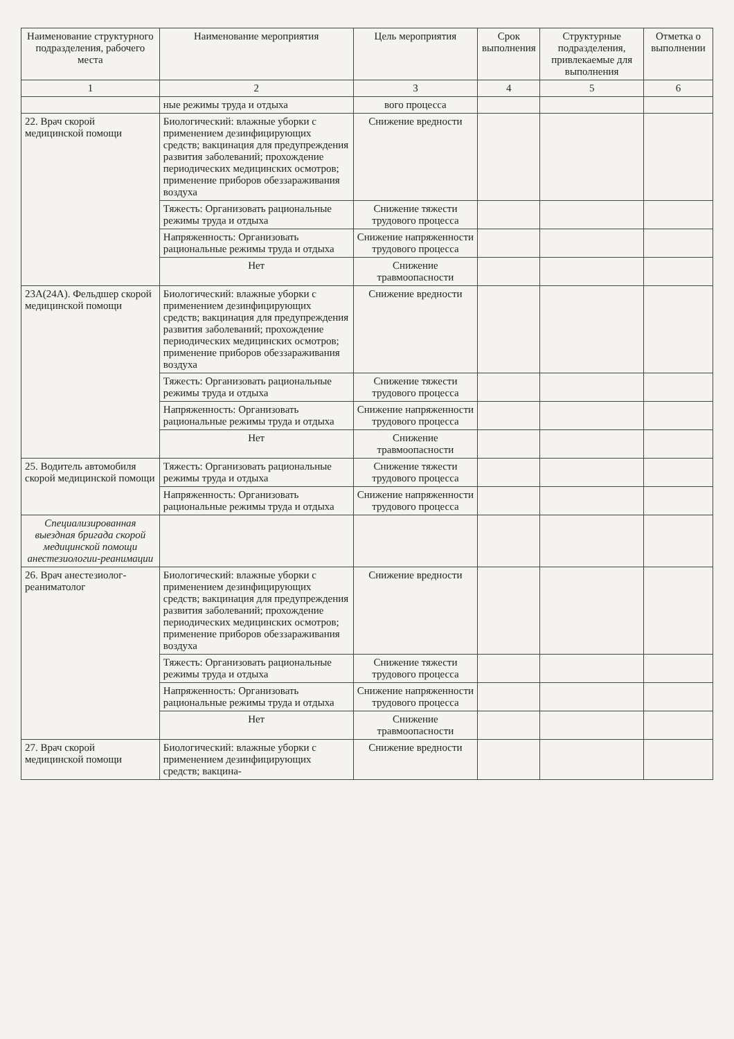| Наименование структурного подразделения, рабочего места | Наименование мероприятия | Цель мероприятия | Срок выполнения | Структурные подразделения, привлекаемые для выполнения | Отметка о выполнении |
| --- | --- | --- | --- | --- | --- |
| 1 | 2 | 3 | 4 | 5 | 6 |
| | ные режимы труда и отдыха | вого процесса | | | |
| 22. Врач скорой медицинской помощи | Биологический: влажные уборки с применением дезинфицирующих средств; вакцинация для предупреждения развития заболеваний; прохождение периодических медицинских осмотров; применение приборов обеззараживания воздуха | Снижение вредности | | | |
| | Тяжесть: Организовать рациональные режимы труда и отдыха | Снижение тяжести трудового процесса | | | |
| | Напряженность: Организовать рациональные режимы труда и отдыха | Снижение напряженности трудового процесса | | | |
| | Нет | Снижение травмоопасности | | | |
| 23А(24А). Фельдшер скорой медицинской помощи | Биологический: влажные уборки с применением дезинфицирующих средств; вакцинация для предупреждения развития заболеваний; прохождение периодических медицинских осмотров; применение приборов обеззараживания воздуха | Снижение вредности | | | |
| | Тяжесть: Организовать рациональные режимы труда и отдыха | Снижение тяжести трудового процесса | | | |
| | Напряженность: Организовать рациональные режимы труда и отдыха | Снижение напряженности трудового процесса | | | |
| | Нет | Снижение травмоопасности | | | |
| 25. Водитель автомобиля скорой медицинской помощи | Тяжесть: Организовать рациональные режимы труда и отдыха | Снижение тяжести трудового процесса | | | |
| | Напряженность: Организовать рациональные режимы труда и отдыха | Снижение напряженности трудового процесса | | | |
| Специализированная выездная бригада скорой медицинской помощи анестезиологии-реанимации | | | | | |
| 26. Врач анестезиолог-реаниматолог | Биологический: влажные уборки с применением дезинфицирующих средств; вакцинация для предупреждения развития заболеваний; прохождение периодических медицинских осмотров; применение приборов обеззараживания воздуха | Снижение вредности | | | |
| | Тяжесть: Организовать рациональные режимы труда и отдыха | Снижение тяжести трудового процесса | | | |
| | Напряженность: Организовать рациональные режимы труда и отдыха | Снижение напряженности трудового процесса | | | |
| | Нет | Снижение травмоопасности | | | |
| 27. Врач скорой медицинской помощи | Биологический: влажные уборки с применением дезинфицирующих средств; вакцина- | Снижение вредности | | | |